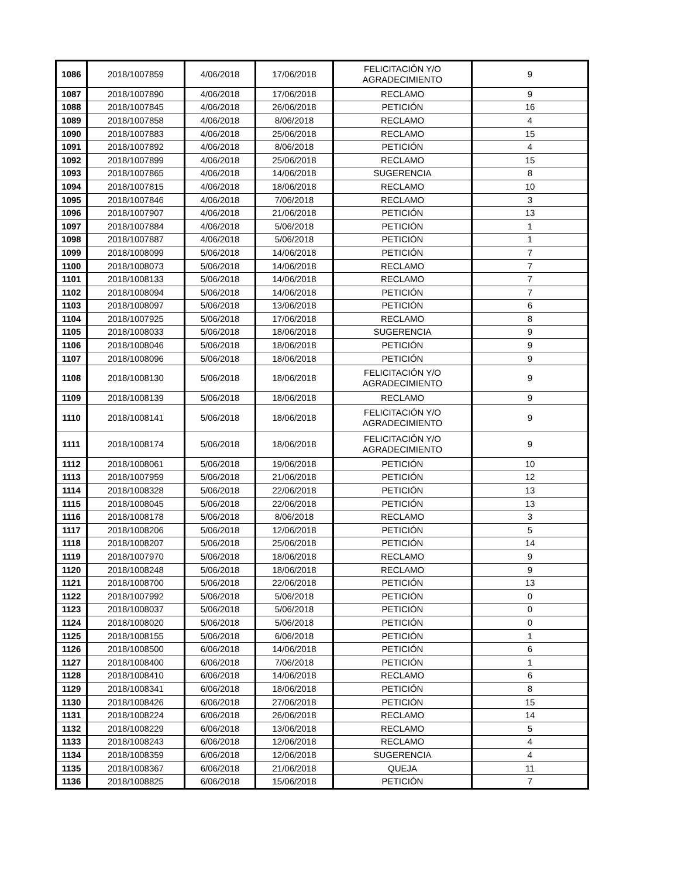| 1086 | 2018/1007859 | 4/06/2018 | 17/06/2018 | FELICITACIÓN Y/O AGRADECIMIENTO | 9 |
| 1087 | 2018/1007890 | 4/06/2018 | 17/06/2018 | RECLAMO | 9 |
| 1088 | 2018/1007845 | 4/06/2018 | 26/06/2018 | PETICIÓN | 16 |
| 1089 | 2018/1007858 | 4/06/2018 | 8/06/2018 | RECLAMO | 4 |
| 1090 | 2018/1007883 | 4/06/2018 | 25/06/2018 | RECLAMO | 15 |
| 1091 | 2018/1007892 | 4/06/2018 | 8/06/2018 | PETICIÓN | 4 |
| 1092 | 2018/1007899 | 4/06/2018 | 25/06/2018 | RECLAMO | 15 |
| 1093 | 2018/1007865 | 4/06/2018 | 14/06/2018 | SUGERENCIA | 8 |
| 1094 | 2018/1007815 | 4/06/2018 | 18/06/2018 | RECLAMO | 10 |
| 1095 | 2018/1007846 | 4/06/2018 | 7/06/2018 | RECLAMO | 3 |
| 1096 | 2018/1007907 | 4/06/2018 | 21/06/2018 | PETICIÓN | 13 |
| 1097 | 2018/1007884 | 4/06/2018 | 5/06/2018 | PETICIÓN | 1 |
| 1098 | 2018/1007887 | 4/06/2018 | 5/06/2018 | PETICIÓN | 1 |
| 1099 | 2018/1008099 | 5/06/2018 | 14/06/2018 | PETICIÓN | 7 |
| 1100 | 2018/1008073 | 5/06/2018 | 14/06/2018 | RECLAMO | 7 |
| 1101 | 2018/1008133 | 5/06/2018 | 14/06/2018 | RECLAMO | 7 |
| 1102 | 2018/1008094 | 5/06/2018 | 14/06/2018 | PETICIÓN | 7 |
| 1103 | 2018/1008097 | 5/06/2018 | 13/06/2018 | PETICIÓN | 6 |
| 1104 | 2018/1007925 | 5/06/2018 | 17/06/2018 | RECLAMO | 8 |
| 1105 | 2018/1008033 | 5/06/2018 | 18/06/2018 | SUGERENCIA | 9 |
| 1106 | 2018/1008046 | 5/06/2018 | 18/06/2018 | PETICIÓN | 9 |
| 1107 | 2018/1008096 | 5/06/2018 | 18/06/2018 | PETICIÓN | 9 |
| 1108 | 2018/1008130 | 5/06/2018 | 18/06/2018 | FELICITACIÓN Y/O AGRADECIMIENTO | 9 |
| 1109 | 2018/1008139 | 5/06/2018 | 18/06/2018 | RECLAMO | 9 |
| 1110 | 2018/1008141 | 5/06/2018 | 18/06/2018 | FELICITACIÓN Y/O AGRADECIMIENTO | 9 |
| 1111 | 2018/1008174 | 5/06/2018 | 18/06/2018 | FELICITACIÓN Y/O AGRADECIMIENTO | 9 |
| 1112 | 2018/1008061 | 5/06/2018 | 19/06/2018 | PETICIÓN | 10 |
| 1113 | 2018/1007959 | 5/06/2018 | 21/06/2018 | PETICIÓN | 12 |
| 1114 | 2018/1008328 | 5/06/2018 | 22/06/2018 | PETICIÓN | 13 |
| 1115 | 2018/1008045 | 5/06/2018 | 22/06/2018 | PETICIÓN | 13 |
| 1116 | 2018/1008178 | 5/06/2018 | 8/06/2018 | RECLAMO | 3 |
| 1117 | 2018/1008206 | 5/06/2018 | 12/06/2018 | PETICIÓN | 5 |
| 1118 | 2018/1008207 | 5/06/2018 | 25/06/2018 | PETICIÓN | 14 |
| 1119 | 2018/1007970 | 5/06/2018 | 18/06/2018 | RECLAMO | 9 |
| 1120 | 2018/1008248 | 5/06/2018 | 18/06/2018 | RECLAMO | 9 |
| 1121 | 2018/1008700 | 5/06/2018 | 22/06/2018 | PETICIÓN | 13 |
| 1122 | 2018/1007992 | 5/06/2018 | 5/06/2018 | PETICIÓN | 0 |
| 1123 | 2018/1008037 | 5/06/2018 | 5/06/2018 | PETICIÓN | 0 |
| 1124 | 2018/1008020 | 5/06/2018 | 5/06/2018 | PETICIÓN | 0 |
| 1125 | 2018/1008155 | 5/06/2018 | 6/06/2018 | PETICIÓN | 1 |
| 1126 | 2018/1008500 | 6/06/2018 | 14/06/2018 | PETICIÓN | 6 |
| 1127 | 2018/1008400 | 6/06/2018 | 7/06/2018 | PETICIÓN | 1 |
| 1128 | 2018/1008410 | 6/06/2018 | 14/06/2018 | RECLAMO | 6 |
| 1129 | 2018/1008341 | 6/06/2018 | 18/06/2018 | PETICIÓN | 8 |
| 1130 | 2018/1008426 | 6/06/2018 | 27/06/2018 | PETICIÓN | 15 |
| 1131 | 2018/1008224 | 6/06/2018 | 26/06/2018 | RECLAMO | 14 |
| 1132 | 2018/1008229 | 6/06/2018 | 13/06/2018 | RECLAMO | 5 |
| 1133 | 2018/1008243 | 6/06/2018 | 12/06/2018 | RECLAMO | 4 |
| 1134 | 2018/1008359 | 6/06/2018 | 12/06/2018 | SUGERENCIA | 4 |
| 1135 | 2018/1008367 | 6/06/2018 | 21/06/2018 | QUEJA | 11 |
| 1136 | 2018/1008825 | 6/06/2018 | 15/06/2018 | PETICIÓN | 7 |